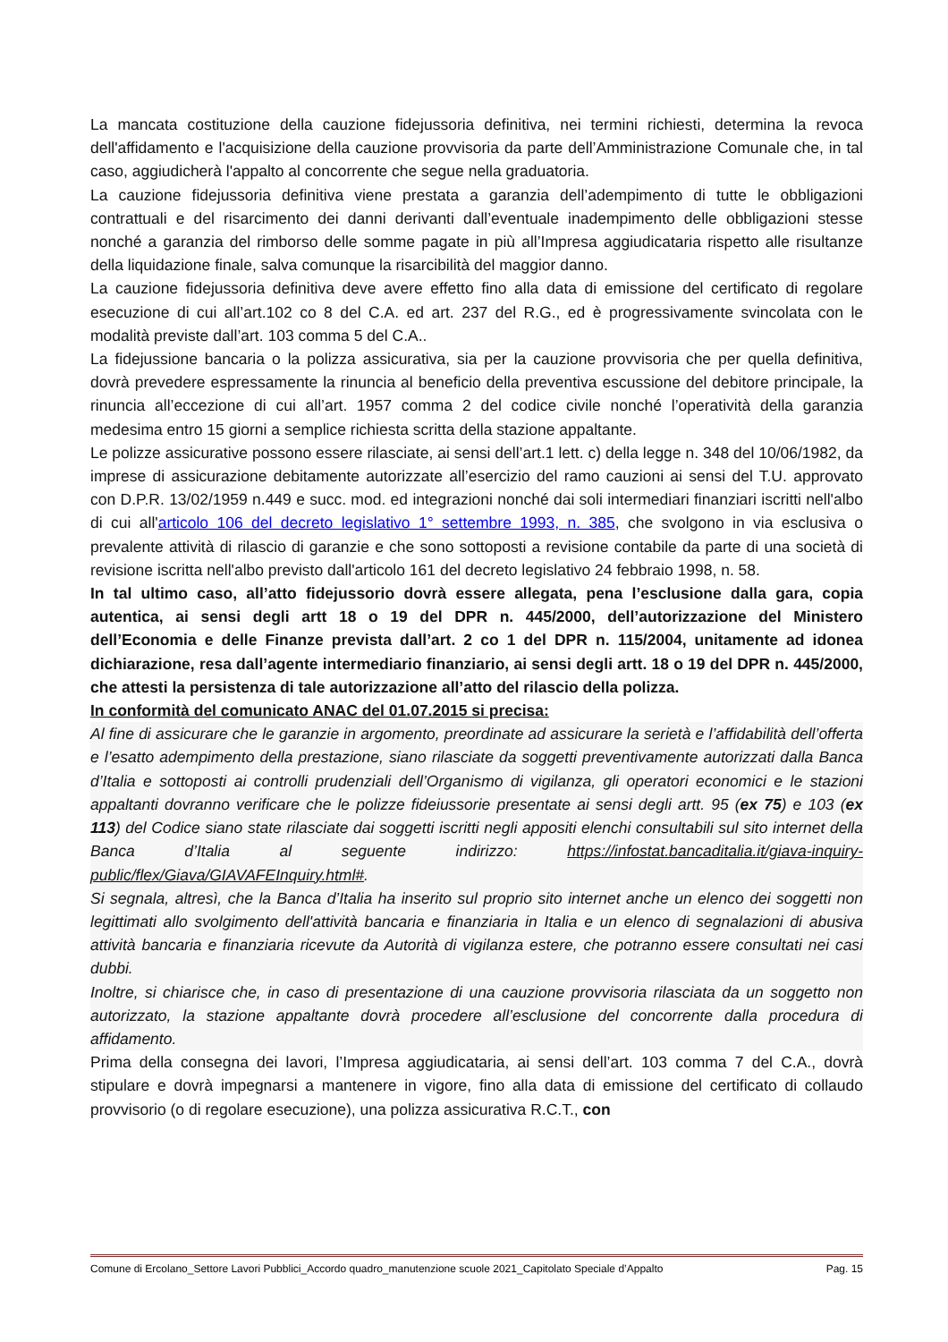La mancata costituzione della cauzione fidejussoria definitiva, nei termini richiesti, determina la revoca dell'affidamento e l'acquisizione della cauzione provvisoria da parte dell’Amministrazione Comunale che, in tal caso, aggiudicherà l'appalto al concorrente che segue nella graduatoria.
La cauzione fidejussoria definitiva viene prestata a garanzia dell’adempimento di tutte le obbligazioni contrattuali e del risarcimento dei danni derivanti dall’eventuale inadempimento delle obbligazioni stesse nonché a garanzia del rimborso delle somme pagate in più all’Impresa aggiudicataria rispetto alle risultanze della liquidazione finale, salva comunque la risarcibilità del maggior danno.
La cauzione fidejussoria definitiva deve avere effetto fino alla data di emissione del certificato di regolare esecuzione di cui all’art.102 co 8 del C.A. ed art. 237 del R.G., ed è progressivamente svincolata con le modalità previste dall’art. 103 comma 5 del C.A..
La fidejussione bancaria o la polizza assicurativa, sia per la cauzione provvisoria che per quella definitiva, dovrà prevedere espressamente la rinuncia al beneficio della preventiva escussione del debitore principale, la rinuncia all’eccezione di cui all’art. 1957 comma 2 del codice civile nonché l’operatività della garanzia medesima entro 15 giorni a semplice richiesta scritta della stazione appaltante.
Le polizze assicurative possono essere rilasciate, ai sensi dell’art.1 lett. c) della legge n. 348 del 10/06/1982, da imprese di assicurazione debitamente autorizzate all’esercizio del ramo cauzioni ai sensi del T.U. approvato con D.P.R. 13/02/1959 n.449 e succ. mod. ed integrazioni nonché dai soli intermediari finanziari iscritti nell'albo di cui all'articolo 106 del decreto legislativo 1° settembre 1993, n. 385, che svolgono in via esclusiva o prevalente attività di rilascio di garanzie e che sono sottoposti a revisione contabile da parte di una società di revisione iscritta nell'albo previsto dall'articolo 161 del decreto legislativo 24 febbraio 1998, n. 58.
In tal ultimo caso, all’atto fidejussorio dovrà essere allegata, pena l’esclusione dalla gara, copia autentica, ai sensi degli artt 18 o 19 del DPR n. 445/2000, dell’autorizzazione del Ministero dell’Economia e delle Finanze prevista dall’art. 2 co 1 del DPR n. 115/2004, unitamente ad idonea dichiarazione, resa dall’agente intermediario finanziario, ai sensi degli artt. 18 o 19 del DPR n. 445/2000, che attesti la persistenza di tale autorizzazione all’atto del rilascio della polizza.
In conformità del comunicato ANAC del 01.07.2015 si precisa:
Al fine di assicurare che le garanzie in argomento, preordinate ad assicurare la serietà e l’affidabilità dell’offerta e l’esatto adempimento della prestazione, siano rilasciate da soggetti preventivamente autorizzati dalla Banca d’Italia e sottoposti ai controlli prudenziali dell’Organismo di vigilanza, gli operatori economici e le stazioni appaltanti dovranno verificare che le polizze fideiussorie presentate ai sensi degli artt. 95 (ex 75) e 103 (ex 113) del Codice siano state rilasciate dai soggetti iscritti negli appositi elenchi consultabili sul sito internet della Banca d’Italia al seguente indirizzo: https://infostat.bancaditalia.it/giava-inquiry-public/flex/Giava/GIAVAFEInquiry.html#.
Si segnala, altresì, che la Banca d’Italia ha inserito sul proprio sito internet anche un elenco dei soggetti non legittimati allo svolgimento dell'attività bancaria e finanziaria in Italia e un elenco di segnalazioni di abusiva attività bancaria e finanziaria ricevute da Autorità di vigilanza estere, che potranno essere consultati nei casi dubbi.
Inoltre, si chiarisce che, in caso di presentazione di una cauzione provvisoria rilasciata da un soggetto non autorizzato, la stazione appaltante dovrà procedere all’esclusione del concorrente dalla procedura di affidamento.
Prima della consegna dei lavori, l’Impresa aggiudicataria, ai sensi dell’art. 103 comma 7 del C.A., dovrà stipulare e dovrà impegnarsi a mantenere in vigore, fino alla data di emissione del certificato di collaudo provvisorio (o di regolare esecuzione), una polizza assicurativa R.C.T., con
Comune di Ercolano_Settore Lavori Pubblici_Accordo quadro_manutenzione scuole 2021_Capitolato Speciale d’Appalto Pag. 15